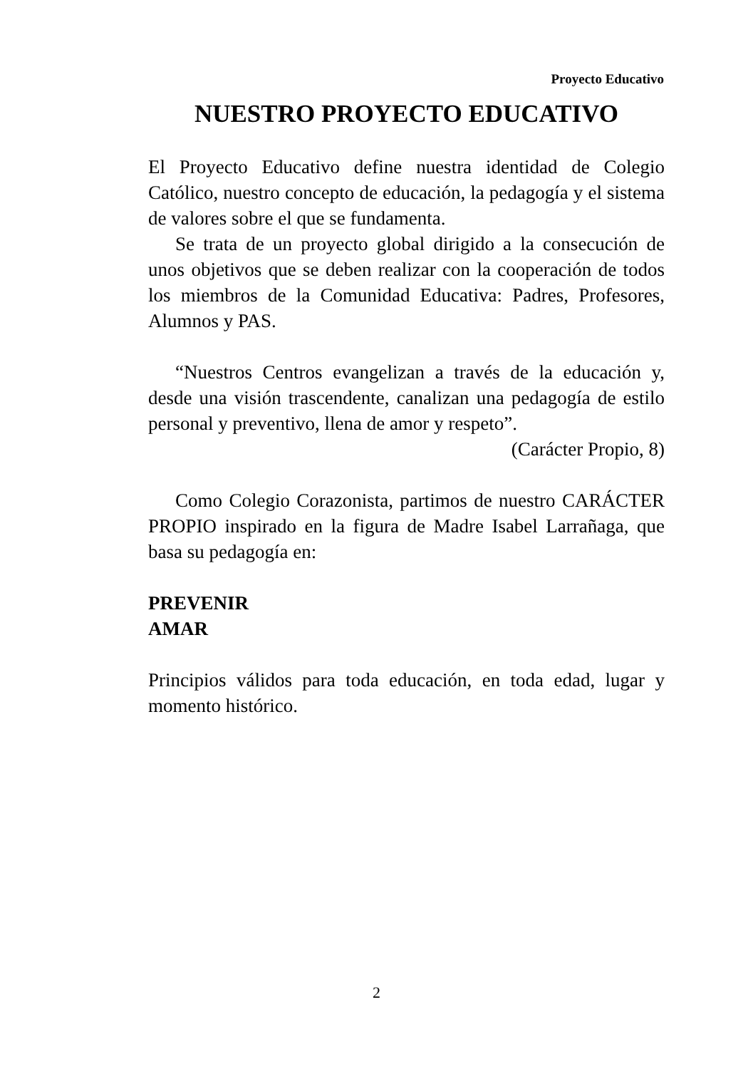Proyecto Educativo
NUESTRO PROYECTO EDUCATIVO
El Proyecto Educativo define nuestra identidad de Colegio Católico, nuestro concepto de educación, la pedagogía y el sistema de valores sobre el que se fundamenta.
Se trata de un proyecto global dirigido a la consecución de unos objetivos que se deben realizar con la cooperación de todos los miembros de la Comunidad Educativa: Padres, Profesores, Alumnos y PAS.
“Nuestros Centros evangelizan a través de la educación y, desde una visión trascendente, canalizan una pedagogía de estilo personal y preventivo, llena de amor y respeto”.
(Carácter Propio, 8)
Como Colegio Corazonista, partimos de nuestro CARÁCTER PROPIO inspirado en la figura de Madre Isabel Larrañaga, que basa su pedagogía en:
PREVENIR
AMAR
Principios válidos para toda educación, en toda edad, lugar y momento histórico.
2